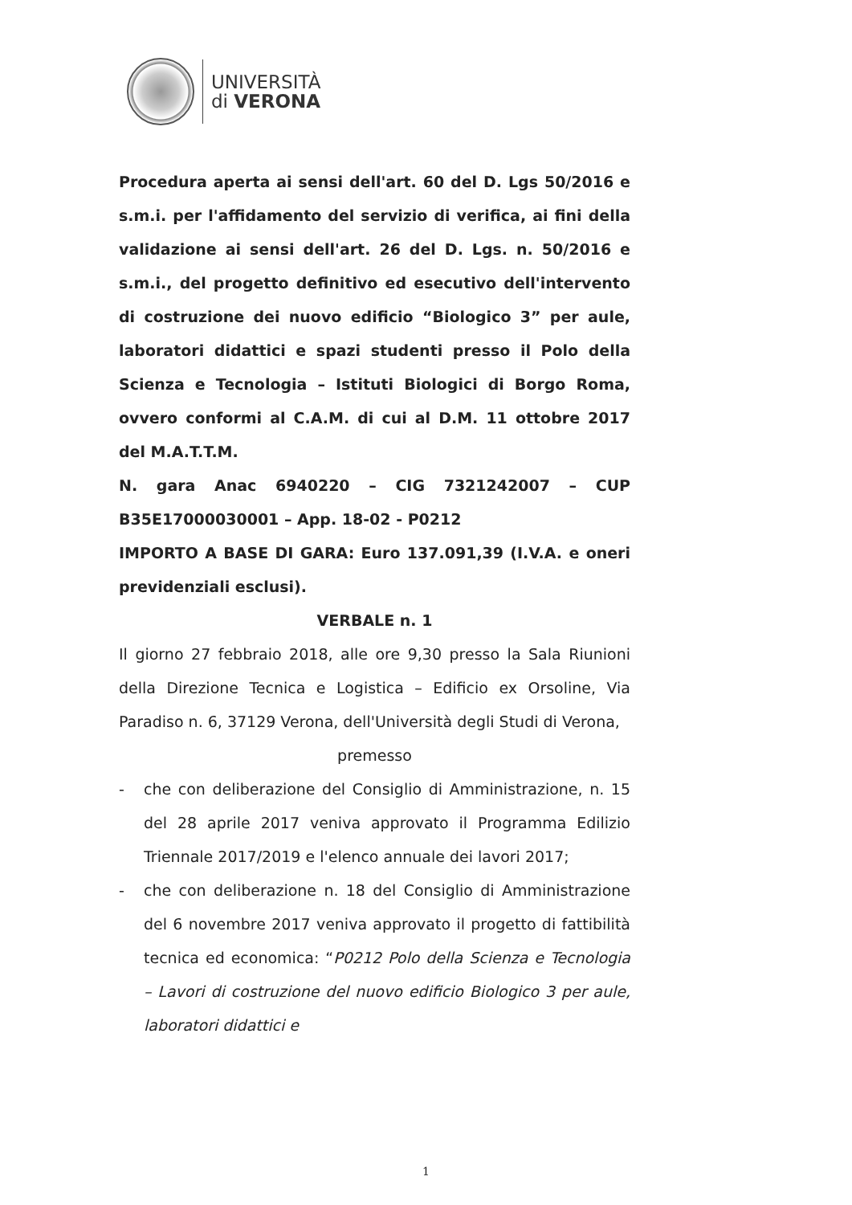UNIVERSITÀ
di VERONA
Procedura aperta ai sensi dell'art. 60 del D. Lgs 50/2016 e s.m.i. per l'affidamento del servizio di verifica, ai fini della validazione ai sensi dell'art. 26 del D. Lgs. n. 50/2016 e s.m.i., del progetto definitivo ed esecutivo dell'intervento di costruzione dei nuovo edificio “Biologico 3” per aule, laboratori didattici e spazi studenti presso il Polo della Scienza e Tecnologia – Istituti Biologici di Borgo Roma, ovvero conformi al C.A.M. di cui al D.M. 11 ottobre 2017 del M.A.T.T.M.
N. gara Anac 6940220 – CIG 7321242007 – CUP B35E17000030001 – App. 18-02 - P0212
IMPORTO A BASE DI GARA: Euro 137.091,39 (I.V.A. e oneri previdenziali esclusi).
VERBALE n. 1
Il giorno 27 febbraio 2018, alle ore 9,30 presso la Sala Riunioni della Direzione Tecnica e Logistica – Edificio ex Orsoline, Via Paradiso n. 6, 37129 Verona, dell'Università degli Studi di Verona,
premesso
- che con deliberazione del Consiglio di Amministrazione, n. 15 del 28 aprile 2017 veniva approvato il Programma Edilizio Triennale 2017/2019 e l'elenco annuale dei lavori 2017;
- che con deliberazione n. 18 del Consiglio di Amministrazione del 6 novembre 2017 veniva approvato il progetto di fattibilità tecnica ed economica: “P0212 Polo della Scienza e Tecnologia – Lavori di costruzione del nuovo edificio Biologico 3 per aule, laboratori didattici e
1